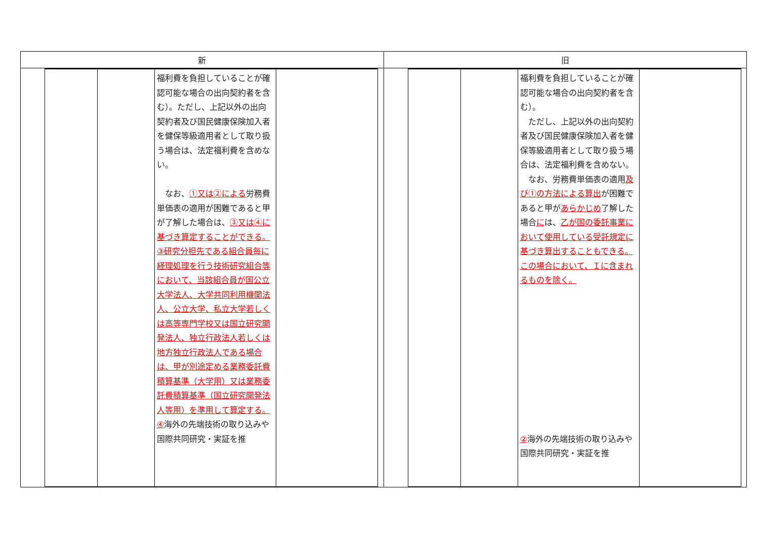| 新 | 旧 |
| --- | --- |
| / / / / 福利費を負担していることが確認可能な場合の出向契約者を含む）。ただし、上記以外の出向契約者及び国民健康保険加入者を健保等級適用者として取り扱う場合は、法定福利費を含めない。 なお、 ①又は②による 労務費単価表の適用が困難であると甲が了解した場合は、 ③又は④に基づき算定することができる。 ③研究分担先である組合員毎に経理処理を行う技術研究組合等において、当該組合員が国公立大学法人、大学共同利用機関法人、公立大学、私立大学若しくは高等専門学校又は国立研究開発法人、独立行政法人若しくは地方独立行政法人である場合は、甲が別途定める業務委託費積算基準（大学用）又は業務委託費積算基準（国立研究開発法人等用）を準用して算定する。 ④ 海外の先端技術の取り込みや国際共同研究・実証を推 / / / | / / / / 福利費を負担していることが確認可能な場合の出向契約者を含む）。 ただし、上記以外の出向契約者及び国民健康保険加入者を健保等級適用者として取り扱う場合は、法定福利費を含めない。 なお、労務費単価表の適用 及び①の方法による算出 が困難であると甲が あらかじめ 了解した場合 に は、 乙が国の委託事業において使用している受託規定に基づき算出することもできる。この場合において、Ｉに含まれるものを除く。 ② 海外の先端技術の取り込みや国際共同研究・実証を推 / / / |